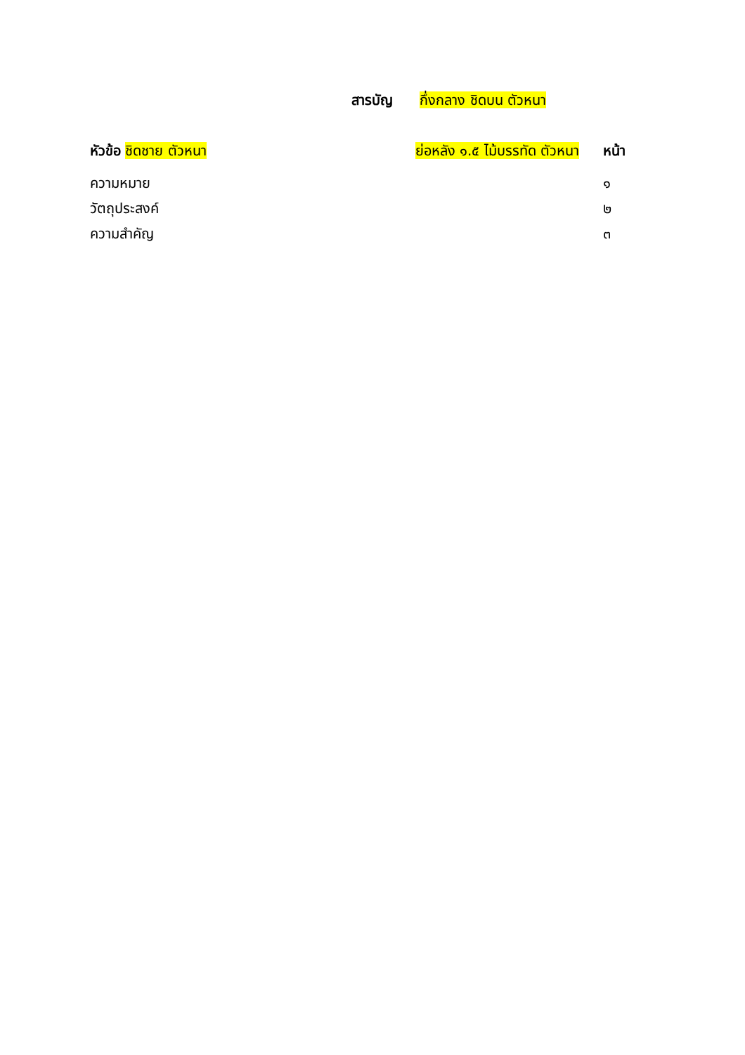สารบัญ กึ่งกลาง ชิดบน ตัวหนา
หัวข้อ ชิดชาย ตัวหนา ย่อหลัง ๑.๕ ไม้บรรทัด ตัวหนา หน้า
ความหมาย ๑
วัตถุประสงค์ ๒
ความสำคัญ ๓